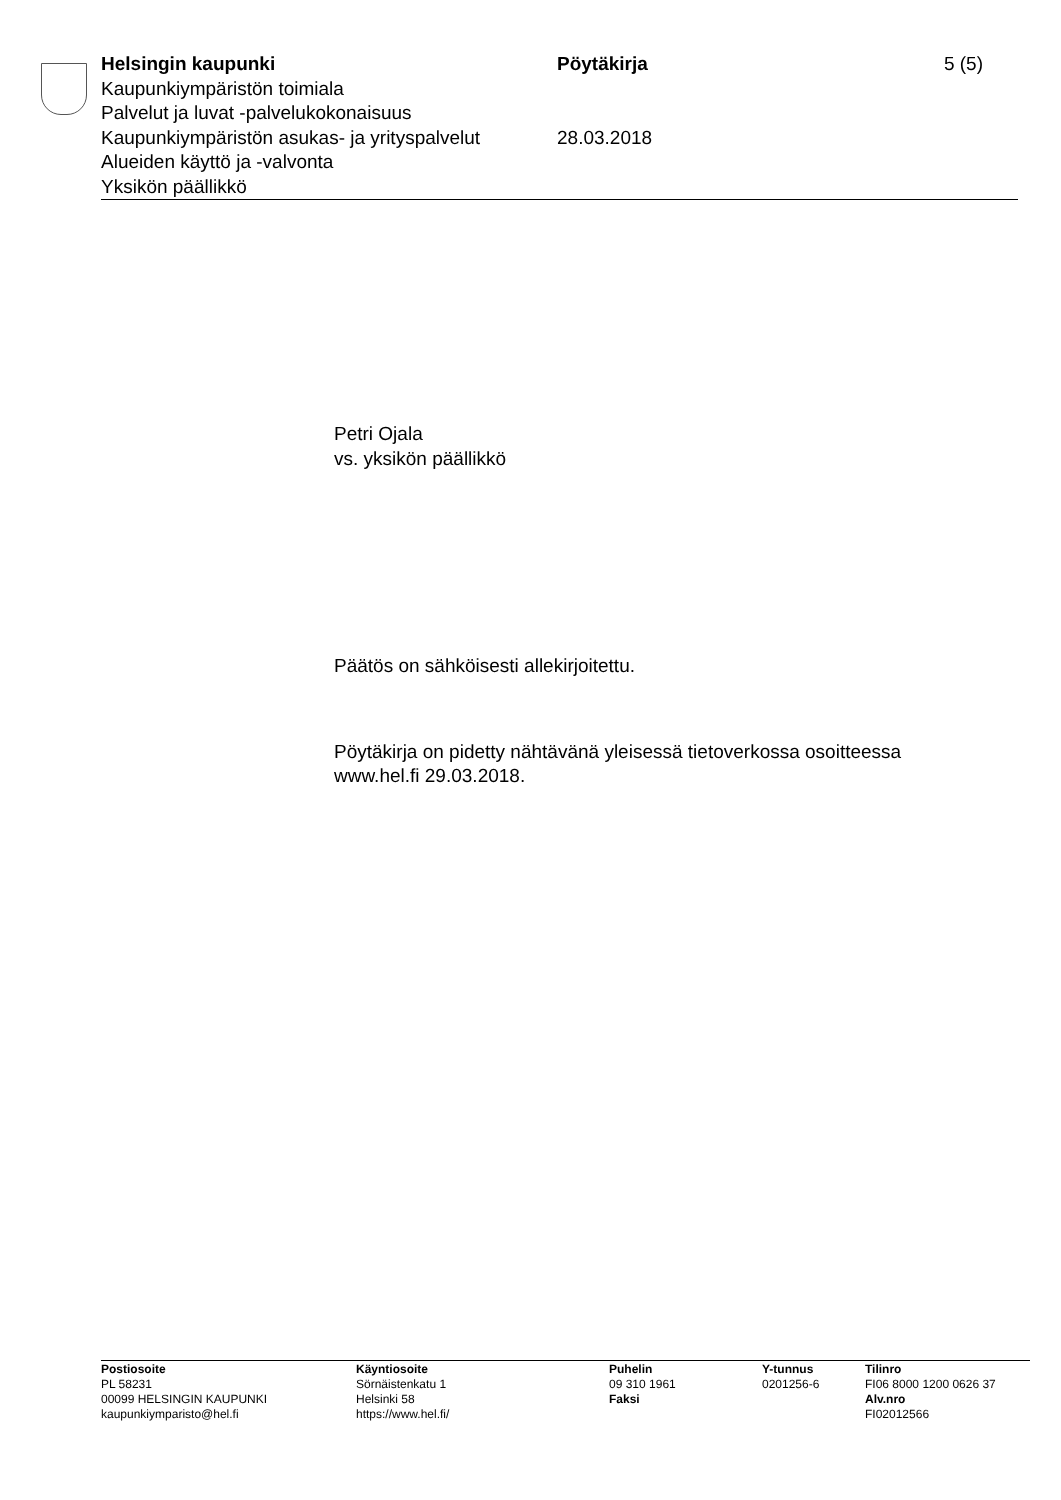Helsingin kaupunki
Kaupunkiympäristön toimiala
Palvelut ja luvat -palvelukokonaisuus
Kaupunkiympäristön asukas- ja yrityspalvelut
Alueiden käyttö ja -valvonta
Yksikön päällikkö
Pöytäkirja
28.03.2018
5 (5)
Petri Ojala
vs. yksikön päällikkö
Päätös on sähköisesti allekirjoitettu.
Pöytäkirja on pidetty nähtävänä yleisessä tietoverkossa osoitteessa
www.hel.fi 29.03.2018.
Postiosoite
PL 58231
00099 HELSINGIN KAUPUNKI
kaupunkiymparisto@hel.fi
Käyntiosoite
Sörnäistenkatu 1
Helsinki 58
https://www.hel.fi/
Puhelin
09 310 1961
Faksi
Y-tunnus
0201256-6
Tilinro
FI06 8000 1200 0626 37
Alv.nro
FI02012566